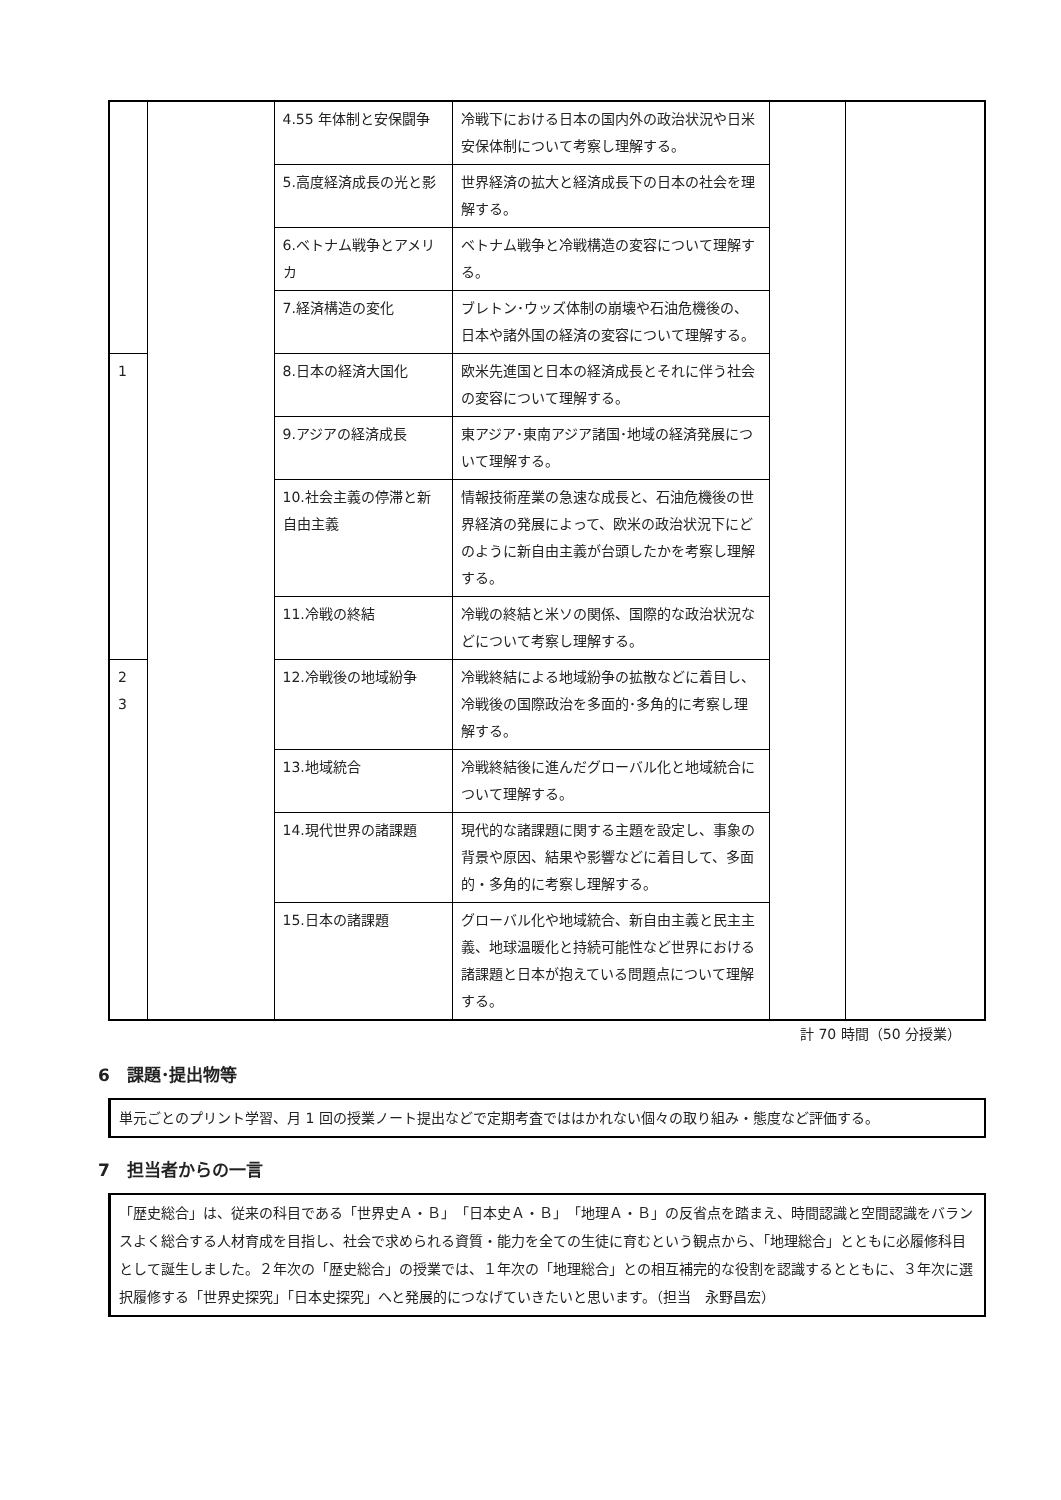| | | 4.55 年体制と安保闘争 | 冷戦下における日本の国内外の政治状況や日米安保体制について考察し理解する。 | | |
| | | 5.高度経済成長の光と影 | 世界経済の拡大と経済成長下の日本の社会を理解する。 | | |
| | | 6.ベトナム戦争とアメリカ | ベトナム戦争と冷戦構造の変容について理解する。 | | |
| | | 7.経済構造の変化 | ブレトン･ウッズ体制の崩壊や石油危機後の、日本や諸外国の経済の変容について理解する。 | | |
| 1 | | 8.日本の経済大国化 | 欧米先進国と日本の経済成長とそれに伴う社会の変容について理解する。 | | |
| | | 9.アジアの経済成長 | 東アジア･東南アジア諸国･地域の経済発展について理解する。 | | |
| | | 10.社会主義の停滞と新自由主義 | 情報技術産業の急速な成長と、石油危機後の世界経済の発展によって、欧米の政治状況下にどのように新自由主義が台頭したかを考察し理解する。 | | |
| | | 11.冷戦の終結 | 冷戦の終結と米ソの関係、国際的な政治状況などについて考察し理解する。 | | |
| 2 3 | | 12.冷戦後の地域紛争 | 冷戦終結による地域紛争の拡散などに着目し、冷戦後の国際政治を多面的･多角的に考察し理解する。 | | |
| | | 13.地域統合 | 冷戦終結後に進んだグローバル化と地域統合について理解する。 | | |
| | | 14.現代世界の諸課題 | 現代的な諸課題に関する主題を設定し、事象の背景や原因、結果や影響などに着目して、多面的・多角的に考察し理解する。 | | |
| | | 15.日本の諸課題 | グローバル化や地域統合、新自由主義と民主主義、地球温暖化と持続可能性など世界における諸課題と日本が抱えている問題点について理解する。 | | |
計 70 時間（50 分授業）
6　課題･提出物等
単元ごとのプリント学習、月 1 回の授業ノート提出などで定期考査でははかれない個々の取り組み・態度など評価する。
7　担当者からの一言
「歴史総合」は、従来の科目である「世界史Ａ・Ｂ」「日本史Ａ・Ｂ」「地理Ａ・Ｂ」の反省点を踏まえ、時間認識と空間認識をバランスよく総合する人材育成を目指し、社会で求められる資質・能力を全ての生徒に育むという観点から、「地理総合」とともに必履修科目として誕生しました。２年次の「歴史総合」の授業では、１年次の「地理総合」との相互補完的な役割を認識するとともに、３年次に選択履修する「世界史探究」「日本史探究」へと発展的につなげていきたいと思います。（担当　永野昌宏）